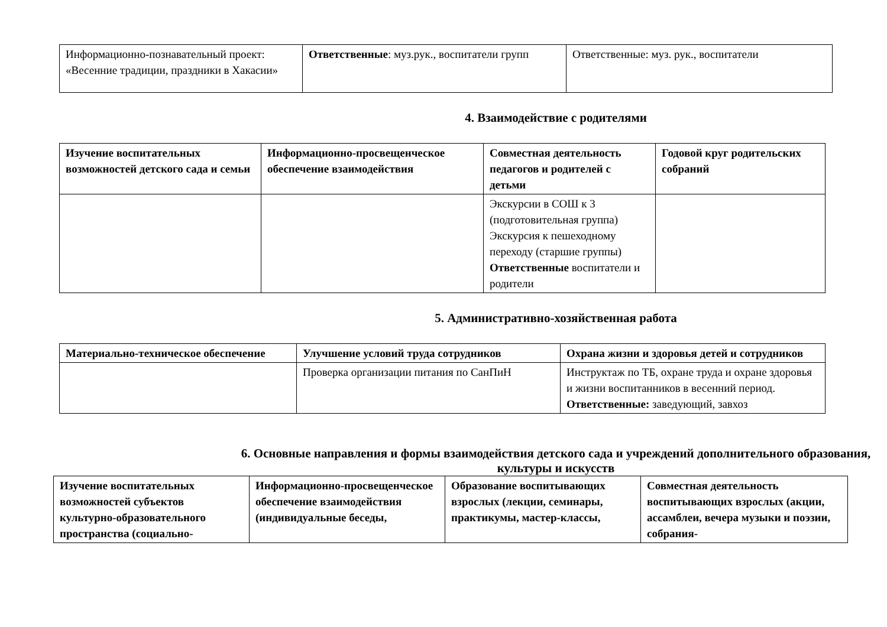| Информационно-познавательный проект: «Весенние традиции, праздники в Хакасии» | Ответственные : муз.рук., воспитатели групп | Ответственные: муз. рук., воспитатели |
4. Взаимодействие с родителями
| Изучение воспитательных возможностей детского сада и семьи | Информационно-просвещенческое обеспечение взаимодействия | Совместная деятельность педагогов и родителей с детьми | Годовой круг родительских собраний |
| --- | --- | --- | --- |
| | | Экскурсии в СОШ к 3 (подготовительная группа) Экскурсия к пешеходному переходу (старшие группы) Ответственные воспитатели и родители | |
5. Административно-хозяйственная работа
| Материально-техническое обеспечение | Улучшение условий труда сотрудников | Охрана жизни и здоровья детей и сотрудников |
| --- | --- | --- |
| | Проверка организации питания по СанПиН | Инструктаж по ТБ, охране труда и охране здоровья и жизни воспитанников в весенний период. Ответственные: заведующий, завхоз |
6. Основные направления и формы взаимодействия детского сада и учреждений дополнительного образования, культуры и искусств
| Изучение воспитательных возможностей субъектов культурно-образовательного пространства (социально- | Информационно-просвещенческое обеспечение взаимодействия (индивидуальные беседы, | Образование воспитывающих взрослых (лекции, семинары, практикумы, мастер-классы, | Совместная деятельность воспитывающих взрослых (акции, ассамблеи, вечера музыки и поэзии, собрания- |
| --- | --- | --- | --- |